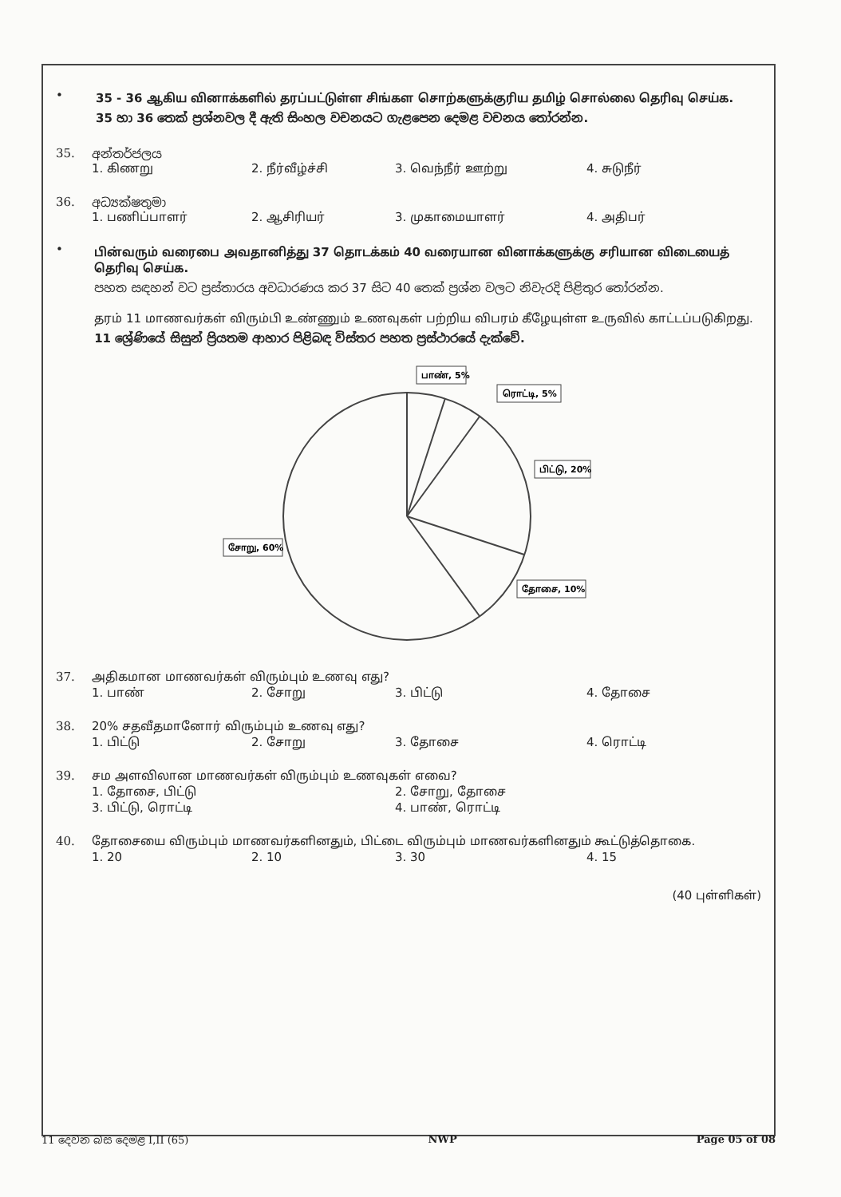•
35 - 36 ஆகிய வினாக்களில் தரப்பட்டுள்ள சிங்கள சொற்களுக்குரிய தமிழ் சொல்லை தெரிவு செய்க.
35 හා 36 තෙක් ප්‍රශ්නවල දී ඇති සිංහල වචනයට ගැළපෙන දෙමළ වචනය තෝරන්න.
35. අන්තර්ජලය
1. கிணறு 2. நீர்வீழ்ச்சி 3. வெந்நீர் ஊற்று 4. சுடுநீர்
36. අධ්‍යක්ෂතුමා
1. பணிப்பாளர் 2. ஆசிரியர் 3. முகாமையாளர் 4. அதிபர்
•
பின்வரும் வரைபை அவதானித்து 37 தொடக்கம் 40 வரையான வினாக்களுக்கு சரியான விடையைத் தெரிவு செய்க.
පහත සඳහන් වට ප්‍රස්තාරය අවධාරණය කර 37 සිට 40 තෙක් ප්‍රශ්න වලට නිවැරදි පිළිතුර තෝරන්න.
தரம் 11 மாணவர்கள் விரும்பி உண்ணும் உணவுகள் பற்றிய விபரம் கீழேயுள்ள உருவில் காட்டப்படுகிறது.
11 ශ්‍රේණියේ සිසුන් ප්‍රියතම ආහාර පිළිබඳ විස්තර පහත ප්‍රස්ථාරයේ දැක්වේ.
பாண், 5%
ரொட்டி, 5%
பிட்டு, 20%
தோசை, 10%
சோறு, 60%
37. அதிகமான மாணவர்கள் விரும்பும் உணவு எது?
1. பாண் 2. சோறு 3. பிட்டு 4. தோசை
38. 20% சதவீதமானோர் விரும்பும் உணவு எது?
1. பிட்டு 2. சோறு 3. தோசை 4. ரொட்டி
39. சம அளவிலான மாணவர்கள் விரும்பும் உணவுகள் எவை?
1. தோசை, பிட்டு 2. சோறு, தோசை 3. பிட்டு, ரொட்டி 4. பாண், ரொட்டி
40. தோசையை விரும்பும் மாணவர்களினதும், பிட்டை விரும்பும் மாணவர்களினதும் கூட்டுத்தொகை.
1. 20 2. 10 3. 30 4. 15
(40 புள்ளிகள்)
11 දෙවන බස දෙමළ I,II (65) NWP Page 05 of 08